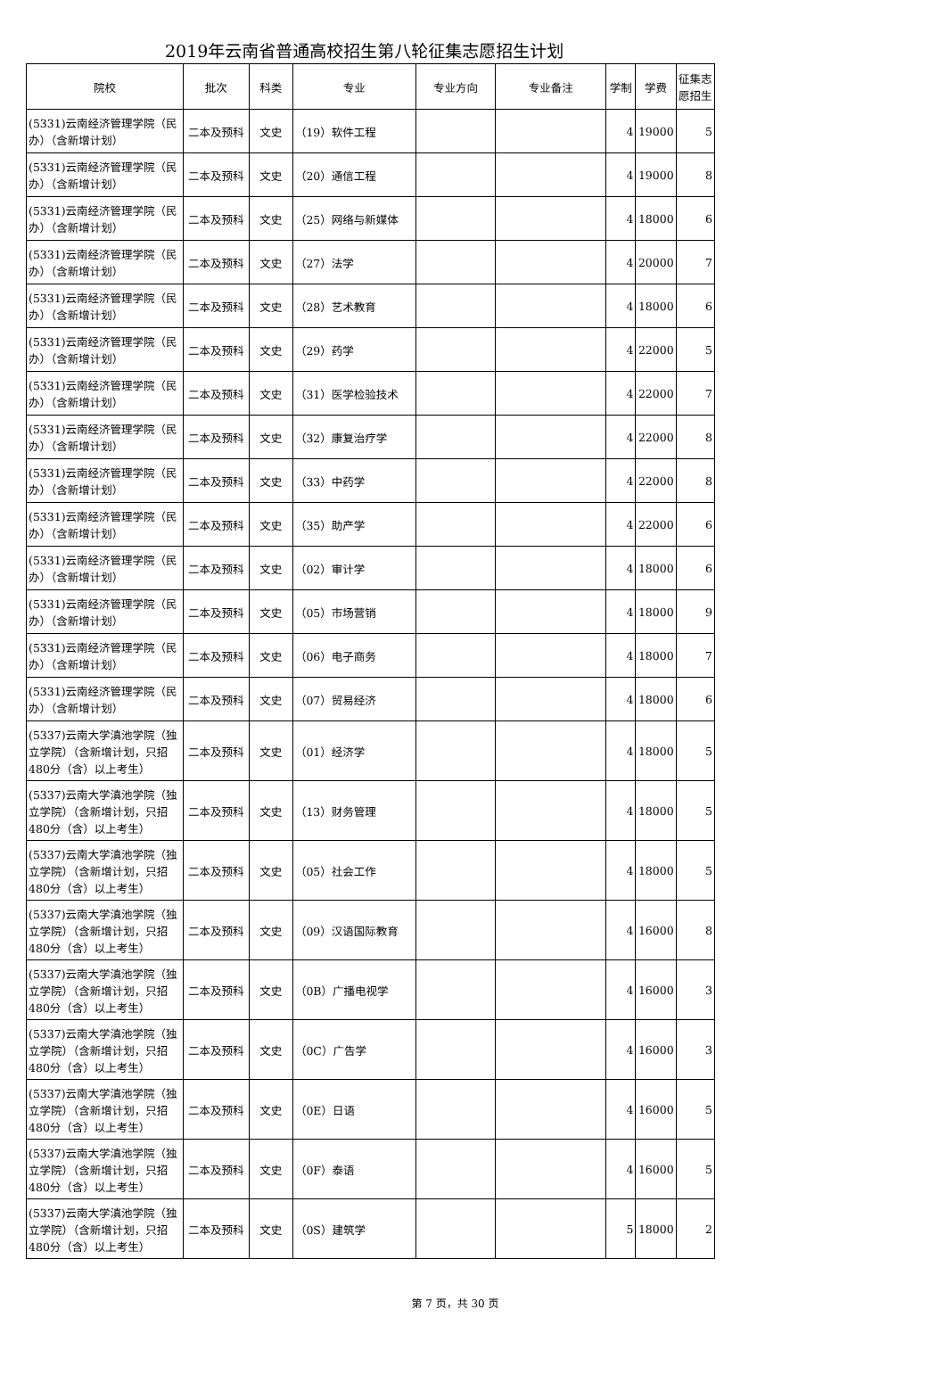2019年云南省普通高校招生第八轮征集志愿招生计划
| 院校 | 批次 | 科类 | 专业 | 专业方向 | 专业备注 | 学制 | 学费 | 征集志愿招生 |
| --- | --- | --- | --- | --- | --- | --- | --- | --- |
| (5331)云南经济管理学院（民办）（含新增计划） | 二本及预科 | 文史 | （19）软件工程 | | | 4 | 19000 | 5 |
| (5331)云南经济管理学院（民办）（含新增计划） | 二本及预科 | 文史 | （20）通信工程 | | | 4 | 19000 | 8 |
| (5331)云南经济管理学院（民办）（含新增计划） | 二本及预科 | 文史 | （25）网络与新媒体 | | | 4 | 18000 | 6 |
| (5331)云南经济管理学院（民办）（含新增计划） | 二本及预科 | 文史 | （27）法学 | | | 4 | 20000 | 7 |
| (5331)云南经济管理学院（民办）（含新增计划） | 二本及预科 | 文史 | （28）艺术教育 | | | 4 | 18000 | 6 |
| (5331)云南经济管理学院（民办）（含新增计划） | 二本及预科 | 文史 | （29）药学 | | | 4 | 22000 | 5 |
| (5331)云南经济管理学院（民办）（含新增计划） | 二本及预科 | 文史 | （31）医学检验技术 | | | 4 | 22000 | 7 |
| (5331)云南经济管理学院（民办）（含新增计划） | 二本及预科 | 文史 | （32）康复治疗学 | | | 4 | 22000 | 8 |
| (5331)云南经济管理学院（民办）（含新增计划） | 二本及预科 | 文史 | （33）中药学 | | | 4 | 22000 | 8 |
| (5331)云南经济管理学院（民办）（含新增计划） | 二本及预科 | 文史 | （35）助产学 | | | 4 | 22000 | 6 |
| (5331)云南经济管理学院（民办）（含新增计划） | 二本及预科 | 文史 | （02）审计学 | | | 4 | 18000 | 6 |
| (5331)云南经济管理学院（民办）（含新增计划） | 二本及预科 | 文史 | （05）市场营销 | | | 4 | 18000 | 9 |
| (5331)云南经济管理学院（民办）（含新增计划） | 二本及预科 | 文史 | （06）电子商务 | | | 4 | 18000 | 7 |
| (5331)云南经济管理学院（民办）（含新增计划） | 二本及预科 | 文史 | （07）贸易经济 | | | 4 | 18000 | 6 |
| (5337)云南大学滇池学院（独立学院）（含新增计划，只招480分（含）以上考生） | 二本及预科 | 文史 | （01）经济学 | | | 4 | 18000 | 5 |
| (5337)云南大学滇池学院（独立学院）（含新增计划，只招480分（含）以上考生） | 二本及预科 | 文史 | （13）财务管理 | | | 4 | 18000 | 5 |
| (5337)云南大学滇池学院（独立学院）（含新增计划，只招480分（含）以上考生） | 二本及预科 | 文史 | （05）社会工作 | | | 4 | 18000 | 5 |
| (5337)云南大学滇池学院（独立学院）（含新增计划，只招480分（含）以上考生） | 二本及预科 | 文史 | （09）汉语国际教育 | | | 4 | 16000 | 8 |
| (5337)云南大学滇池学院（独立学院）（含新增计划，只招480分（含）以上考生） | 二本及预科 | 文史 | （0B）广播电视学 | | | 4 | 16000 | 3 |
| (5337)云南大学滇池学院（独立学院）（含新增计划，只招480分（含）以上考生） | 二本及预科 | 文史 | （0C）广告学 | | | 4 | 16000 | 3 |
| (5337)云南大学滇池学院（独立学院）（含新增计划，只招480分（含）以上考生） | 二本及预科 | 文史 | （0E）日语 | | | 4 | 16000 | 5 |
| (5337)云南大学滇池学院（独立学院）（含新增计划，只招480分（含）以上考生） | 二本及预科 | 文史 | （0F）泰语 | | | 4 | 16000 | 5 |
| (5337)云南大学滇池学院（独立学院）（含新增计划，只招480分（含）以上考生） | 二本及预科 | 文史 | （0S）建筑学 | | | 5 | 18000 | 2 |
第 7 页，共 30 页